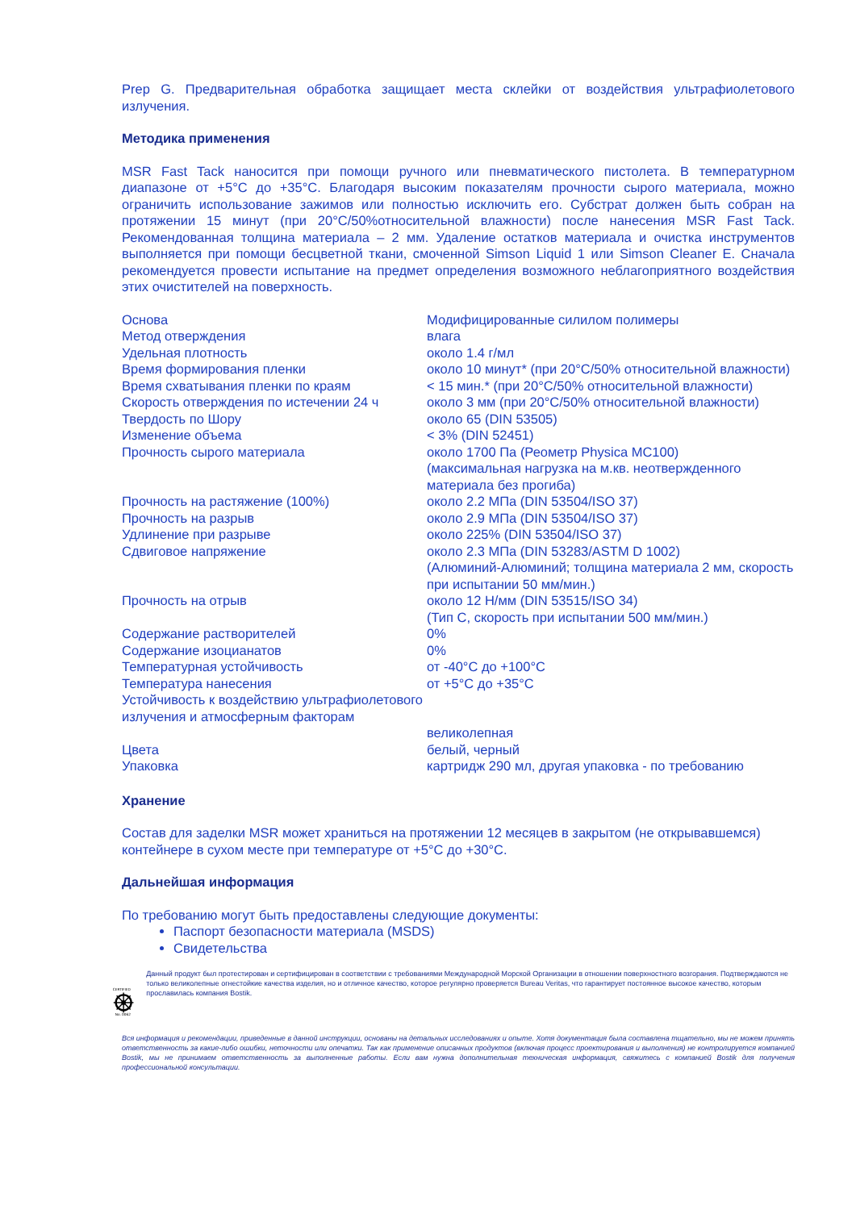Prep G. Предварительная обработка защищает места склейки от воздействия ультрафиолетового излучения.
Методика применения
MSR Fast Tack наносится при помощи ручного или пневматического пистолета. В температурном диапазоне от +5°C до +35°C. Благодаря высоким показателям прочности сырого материала, можно ограничить использование зажимов или полностью исключить его. Субстрат должен быть собран на протяжении 15 минут (при 20°C/50%относительной влажности) после нанесения MSR Fast Tack. Рекомендованная толщина материала – 2 мм. Удаление остатков материала и очистка инструментов выполняется при помощи бесцветной ткани, смоченной Simson Liquid 1 или Simson Cleaner E. Сначала рекомендуется провести испытание на предмет определения возможного неблагоприятного воздействия этих очистителей на поверхность.
| Основа | Модифицированные силилом полимеры |
| Метод отверждения | влага |
| Удельная плотность | около 1.4 г/мл |
| Время формирования пленки | около 10 минут* (при 20°C/50% относительной влажности) |
| Время схватывания пленки по краям | < 15 мин.* (при 20°C/50% относительной влажности) |
| Скорость отверждения по истечении 24 ч | около 3 мм (при 20°C/50% относительной влажности) |
| Твердость по Шору | около 65 (DIN 53505) |
| Изменение объема | < 3% (DIN 52451) |
| Прочность сырого материала | около 1700 Па (Реометр Physica MC100) (максимальная нагрузка на м.кв. неотвержденного материала без прогиба) |
| Прочность на растяжение (100%) | около 2.2 МПа (DIN 53504/ISO 37) |
| Прочность на разрыв | около 2.9 МПа (DIN 53504/ISO 37) |
| Удлинение при разрыве | около 225% (DIN 53504/ISO 37) |
| Сдвиговое напряжение | около 2.3 МПа (DIN 53283/ASTM D 1002) (Алюминий-Алюминий; толщина материала 2 мм, скорость при испытании 50 мм/мин.) |
| Прочность на отрыв | около 12 Н/мм (DIN 53515/ISO 34) (Тип С, скорость при испытании 500 мм/мин.) |
| Содержание растворителей | 0% |
| Содержание изоцианатов | 0% |
| Температурная устойчивость | от -40°C до +100°C |
| Температура нанесения | от +5°C до +35°C |
| Устойчивость к воздействию ультрафиолетового излучения и атмосферным факторам | великолепная |
| Цвета | белый, черный |
| Упаковка | картридж 290 мл, другая упаковка - по требованию |
Хранение
Состав для заделки MSR может храниться на протяжении 12 месяцев в закрытом (не открывавшемся) контейнере в сухом месте при температуре от +5°C до +30°C.
Дальнейшая информация
По требованию могут быть предоставлены следующие документы:
Паспорт безопасности материала (MSDS)
Свидетельства
CERTIFIED
No. 0062
Данный продукт был протестирован и сертифицирован в соответствии с требованиями Международной Морской Организации в отношении поверхностного возгорания. Подтверждаются не только великолепные огнестойкие качества изделия, но и отличное качество, которое регулярно проверяется Bureau Veritas, что гарантирует постоянное высокое качество, которым прославилась компания Bostik.
Вся информация и рекомендации, приведенные в данной инструкции, основаны на детальных исследованиях и опыте. Хотя документация была составлена тщательно, мы не можем принять ответственность за какие-либо ошибки, неточности или опечатки. Так как применение описанных продуктов (включая процесс проектирования и выполнения) не контролируется компанией Bostik, мы не принимаем ответственность за выполненные работы. Если вам нужна дополнительная техническая информация, свяжитесь с компанией Bostik для получения профессиональной консультации.